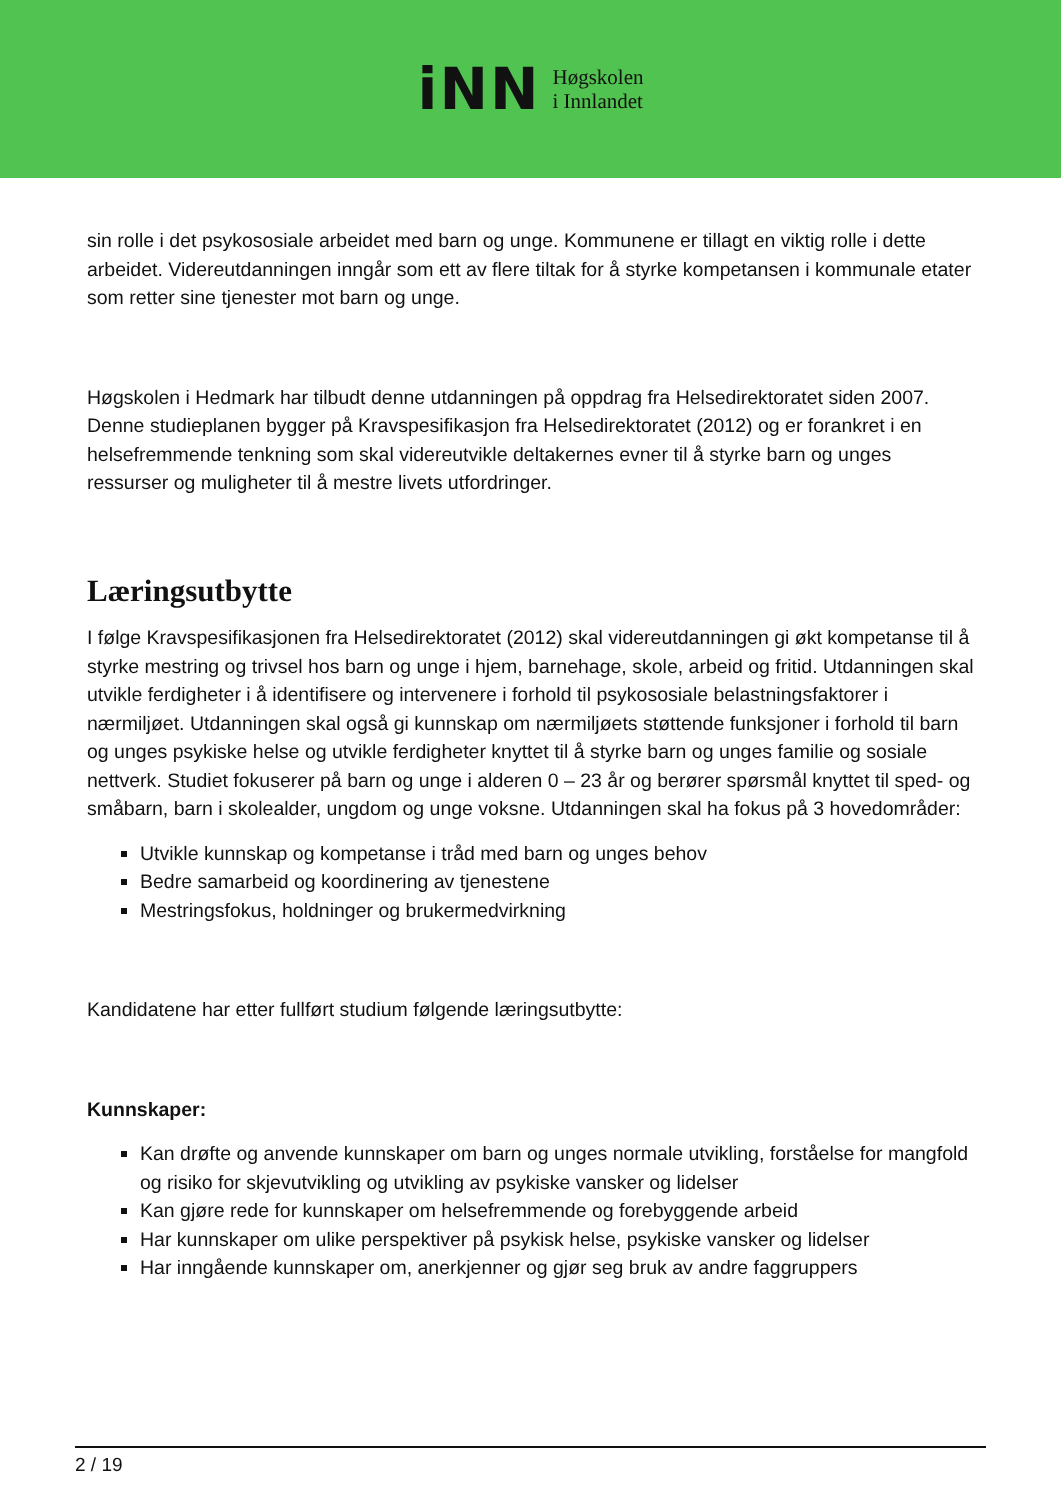iNN
Høgskolen
i Innlandet
sin rolle i det psykososiale arbeidet med barn og unge. Kommunene er tillagt en viktig rolle i dette arbeidet. Videreutdanningen inngår som ett av flere tiltak for å styrke kompetansen i kommunale etater som retter sine tjenester mot barn og unge.
Høgskolen i Hedmark har tilbudt denne utdanningen på oppdrag fra Helsedirektoratet siden 2007. Denne studieplanen bygger på Kravspesifikasjon fra Helsedirektoratet (2012) og er forankret i en helsefremmende tenkning som skal videreutvikle deltakernes evner til å styrke barn og unges ressurser og muligheter til å mestre livets utfordringer.
Læringsutbytte
I følge Kravspesifikasjonen fra Helsedirektoratet (2012) skal videreutdanningen gi økt kompetanse til å styrke mestring og trivsel hos barn og unge i hjem, barnehage, skole, arbeid og fritid. Utdanningen skal utvikle ferdigheter i å identifisere og intervenere i forhold til psykososiale belastningsfaktorer i nærmiljøet. Utdanningen skal også gi kunnskap om nærmiljøets støttende funksjoner i forhold til barn og unges psykiske helse og utvikle ferdigheter knyttet til å styrke barn og unges familie og sosiale nettverk. Studiet fokuserer på barn og unge i alderen 0 – 23 år og berører spørsmål knyttet til sped- og småbarn, barn i skolealder, ungdom og unge voksne. Utdanningen skal ha fokus på 3 hovedområder:
Utvikle kunnskap og kompetanse i tråd med barn og unges behov
Bedre samarbeid og koordinering av tjenestene
Mestringsfokus, holdninger og brukermedvirkning
Kandidatene har etter fullført studium følgende læringsutbytte:
Kunnskaper:
Kan drøfte og anvende kunnskaper om barn og unges normale utvikling, forståelse for mangfold og risiko for skjevutvikling og utvikling av psykiske vansker og lidelser
Kan gjøre rede for kunnskaper om helsefremmende og forebyggende arbeid
Har kunnskaper om ulike perspektiver på psykisk helse, psykiske vansker og lidelser
Har inngående kunnskaper om, anerkjenner og gjør seg bruk av andre faggruppers
2 / 19